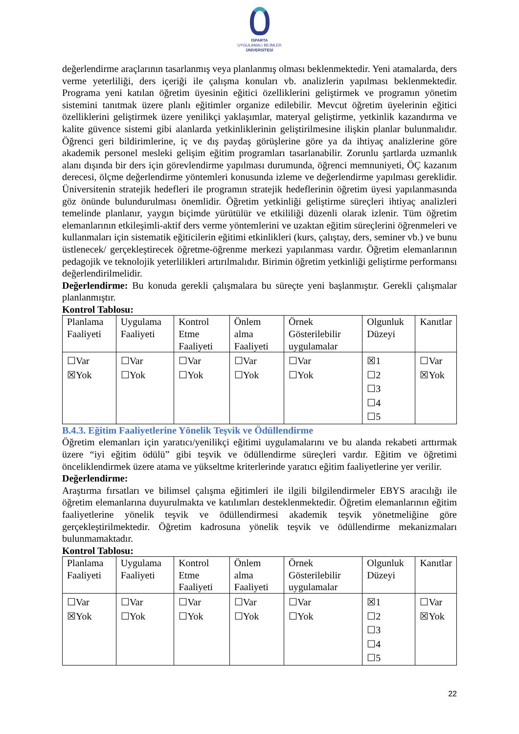ISPARTA
UYGULAMALI BİLİMLER
ÜNİVERSİTESİ
değerlendirme araçlarının tasarlanmış veya planlanmış olması beklenmektedir. Yeni atamalarda, ders verme yeterliliği, ders içeriği ile çalışma konuları vb. analizlerin yapılması beklenmektedir. Programa yeni katılan öğretim üyesinin eğitici özelliklerini geliştirmek ve programın yönetim sistemini tanıtmak üzere planlı eğitimler organize edilebilir. Mevcut öğretim üyelerinin eğitici özelliklerini geliştirmek üzere yenilikçi yaklaşımlar, materyal geliştirme, yetkinlik kazandırma ve kalite güvence sistemi gibi alanlarda yetkinliklerinin geliştirilmesine ilişkin planlar bulunmalıdır. Öğrenci geri bildirimlerine, iç ve dış paydaş görüşlerine göre ya da ihtiyaç analizlerine göre akademik personel mesleki gelişim eğitim programları tasarlanabilir. Zorunlu şartlarda uzmanlık alanı dışında bir ders için görevlendirme yapılması durumunda, öğrenci memnuniyeti, ÖÇ kazanım derecesi, ölçme değerlendirme yöntemleri konusunda izleme ve değerlendirme yapılması gereklidir. Üniversitenin stratejik hedefleri ile programın stratejik hedeflerinin öğretim üyesi yapılanmasında göz önünde bulundurulması önemlidir. Öğretim yetkinliği geliştirme süreçleri ihtiyaç analizleri temelinde planlanır, yaygın biçimde yürütülür ve etkililiği düzenli olarak izlenir. Tüm öğretim elemanlarının etkileşimli-aktif ders verme yöntemlerini ve uzaktan eğitim süreçlerini öğrenmeleri ve kullanmaları için sistematik eğiticilerin eğitimi etkinlikleri (kurs, çalıştay, ders, seminer vb.) ve bunu üstlenecek/ gerçekleştirecek öğretme-öğrenme merkezi yapılanması vardır. Öğretim elemanlarının pedagojik ve teknolojik yeterlilikleri artırılmalıdır. Birimin öğretim yetkinliği geliştirme performansı değerlendirilmelidir.
Değerlendirme: Bu konuda gerekli çalışmalara bu süreçte yeni başlanmıştır. Gerekli çalışmalar planlanmıştır.
Kontrol Tablosu:
| Planlama Faaliyeti | Uygulama Faaliyeti | Kontrol Etme Faaliyeti | Önlem alma Faaliyeti | Örnek Gösterilebilir uygulamalar | Olgunluk Düzeyi | Kanıtlar |
| ☐Var ☒Yok | ☐Var ☐Yok | ☐Var ☐Yok | ☐Var ☐Yok | ☐Var ☐Yok | ☒1 ☐2 ☐3 ☐4 ☐5 | ☐Var ☒Yok |
B.4.3. Eğitim Faaliyetlerine Yönelik Teşvik ve Ödüllendirme
Öğretim elemanları için yaratıcı/yenilikçi eğitimi uygulamalarını ve bu alanda rekabeti arttırmak üzere “iyi eğitim ödülü” gibi teşvik ve ödüllendirme süreçleri vardır. Eğitim ve öğretimi önceliklendirmek üzere atama ve yükseltme kriterlerinde yaratıcı eğitim faaliyetlerine yer verilir.
Değerlendirme:
Araştırma fırsatları ve bilimsel çalışma eğitimleri ile ilgili bilgilendirmeler EBYS aracılığı ile öğretim elemanlarına duyurulmakta ve katılımları desteklenmektedir. Öğretim elemanlarının eğitim faaliyetlerine yönelik teşvik ve ödüllendirmesi akademik teşvik yönetmeliğine göre gerçekleştirilmektedir. Öğretim kadrosuna yönelik teşvik ve ödüllendirme mekanizmaları bulunmamaktadır.
Kontrol Tablosu:
| Planlama Faaliyeti | Uygulama Faaliyeti | Kontrol Etme Faaliyeti | Önlem alma Faaliyeti | Örnek Gösterilebilir uygulamalar | Olgunluk Düzeyi | Kanıtlar |
| ☐Var ☒Yok | ☐Var ☐Yok | ☐Var ☐Yok | ☐Var ☐Yok | ☐Var ☐Yok | ☒1 ☐2 ☐3 ☐4 ☐5 | ☐Var ☒Yok |
22